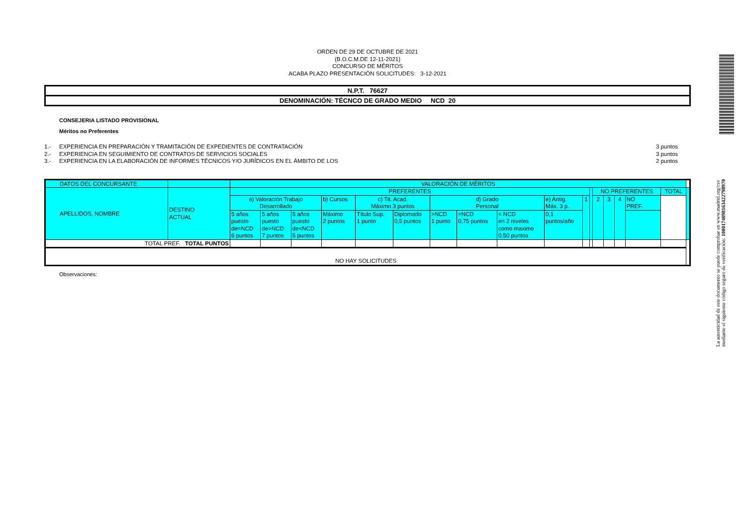ORDEN DE 29 DE OCTUBRE DE 2021
(B.O.C.M.DE 12-11-2021)
CONCURSO DE MÉRITOS
ACABA PLAZO PRESENTACIÓN SOLICITUDES: 3-12-2021
N.P.T. 76627
DENOMINACIÓN: TÉCNCO DE GRADO MEDIO NCD 20
CONSEJERIA LISTADO PROVISIONAL
Méritos no Preferentes
| 1.- | EXPERIENCIA EN PREPARACIÓN Y TRAMITACIÓN DE EXPEDIENTES DE CONTRATACIÓN | 3 puntos |
| 2.- | EXPERIENCIA EN SEGUIMIENTO DE CONTRATOS DE SERVICIOS SOCIALES | 3 puntos |
| 3.- | EXPERIENCIA EN LA ELABORACIÓN DE INFORMES TÉCNICOS Y/O JURÍDICOS EN EL ÁMBITO DE LOS | 2 puntos |
| DATOS DEL CONCURSANTE | | VALORACIÓN DE MÉRITOS | | | | | | | | | | | | | | | | | |
| APELLIDOS, NOMBRE | DESTINO ACTUAL | PREFERENTES | | | | | | | | | | | | NO PREFERENTES | | | | TOTAL | |
| | | a) Valoración Trabajo Desarrollado | | | b) Cursos | c) Tit. Acad. Máximo 3 puntos | | d) Grado Personal | | | e) Antig. Máx. 3 p. | 1 | | 2 | 3 | 4 | NO PREF. | | |
| | | 5 años puesto de=NCD 6 puntos | 5 años puesto de>NCD 7 puntos | 5 años puesto de<NCD 5 puntos | Máximo 2 puntos | Título Sup. 1 punto | Diplomado 0,5 puntos | >NCD 1 punto | =NCD 0,75 puntos | < NCD en 2 niveles como maximo 0,50 puntos | 0,1 puntos/año | | | | | | | | |
| TOTAL PREF. TOTAL PUNTOS | | | | | | | | | | | | | | | | | | | |
| NO HAY SOLICITUDES | | | | | | | | | | | | | | | | | | | |
Observaciones:
La autenticidad de este documento se puede comprobar en www.madrid.org/csv
mediante el siguiente código seguro de verificación: 1000174098163422798970